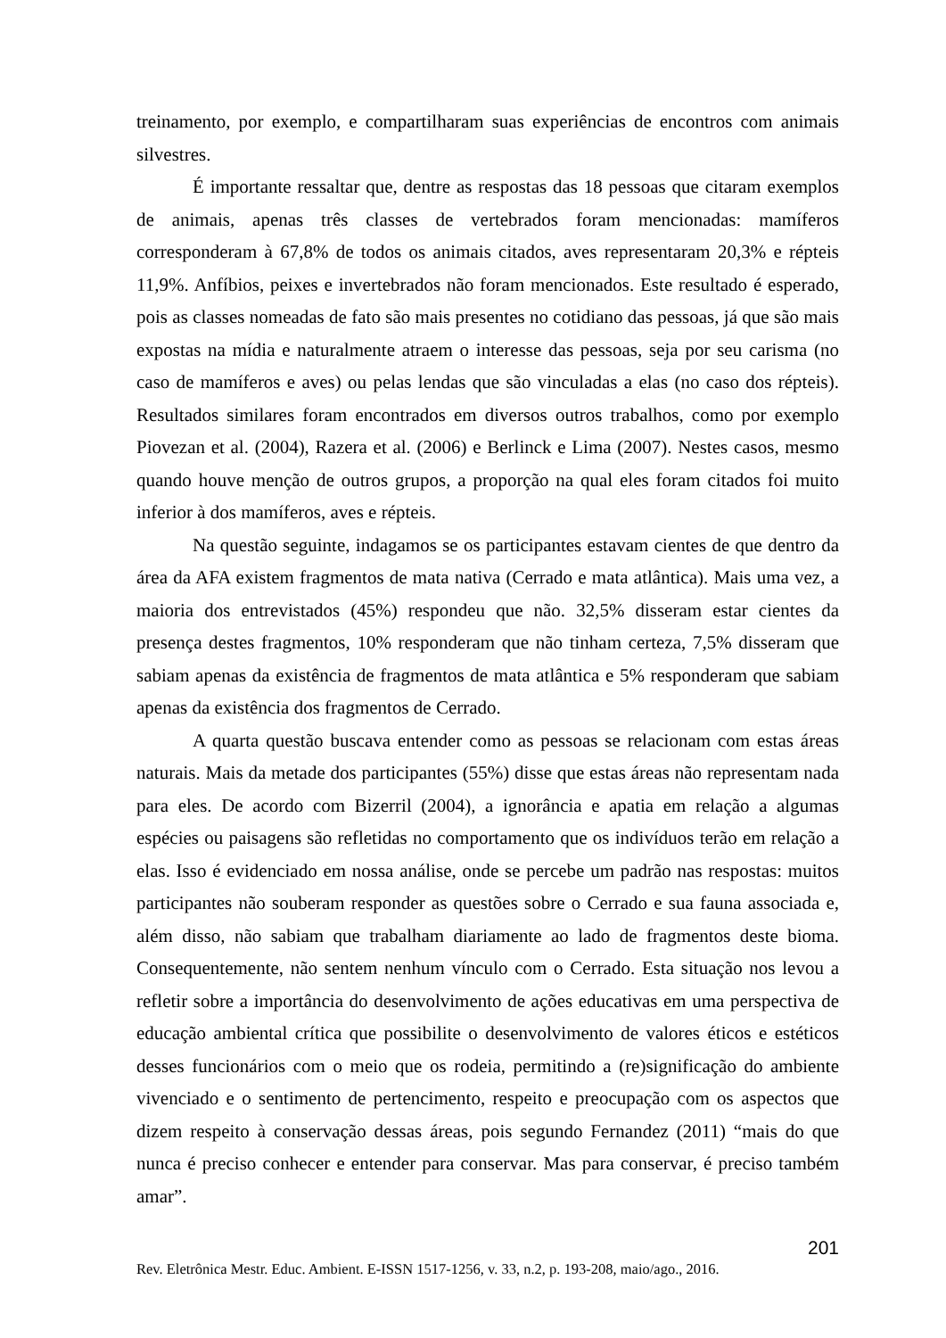treinamento, por exemplo, e compartilharam suas experiências de encontros com animais silvestres.
É importante ressaltar que, dentre as respostas das 18 pessoas que citaram exemplos de animais, apenas três classes de vertebrados foram mencionadas: mamíferos corresponderam à 67,8% de todos os animais citados, aves representaram 20,3% e répteis 11,9%. Anfíbios, peixes e invertebrados não foram mencionados. Este resultado é esperado, pois as classes nomeadas de fato são mais presentes no cotidiano das pessoas, já que são mais expostas na mídia e naturalmente atraem o interesse das pessoas, seja por seu carisma (no caso de mamíferos e aves) ou pelas lendas que são vinculadas a elas (no caso dos répteis). Resultados similares foram encontrados em diversos outros trabalhos, como por exemplo Piovezan et al. (2004), Razera et al. (2006) e Berlinck e Lima (2007). Nestes casos, mesmo quando houve menção de outros grupos, a proporção na qual eles foram citados foi muito inferior à dos mamíferos, aves e répteis.
Na questão seguinte, indagamos se os participantes estavam cientes de que dentro da área da AFA existem fragmentos de mata nativa (Cerrado e mata atlântica). Mais uma vez, a maioria dos entrevistados (45%) respondeu que não. 32,5% disseram estar cientes da presença destes fragmentos, 10% responderam que não tinham certeza, 7,5% disseram que sabiam apenas da existência de fragmentos de mata atlântica e 5% responderam que sabiam apenas da existência dos fragmentos de Cerrado.
A quarta questão buscava entender como as pessoas se relacionam com estas áreas naturais. Mais da metade dos participantes (55%) disse que estas áreas não representam nada para eles. De acordo com Bizerril (2004), a ignorância e apatia em relação a algumas espécies ou paisagens são refletidas no comportamento que os indivíduos terão em relação a elas. Isso é evidenciado em nossa análise, onde se percebe um padrão nas respostas: muitos participantes não souberam responder as questões sobre o Cerrado e sua fauna associada e, além disso, não sabiam que trabalham diariamente ao lado de fragmentos deste bioma. Consequentemente, não sentem nenhum vínculo com o Cerrado. Esta situação nos levou a refletir sobre a importância do desenvolvimento de ações educativas em uma perspectiva de educação ambiental crítica que possibilite o desenvolvimento de valores éticos e estéticos desses funcionários com o meio que os rodeia, permitindo a (re)significação do ambiente vivenciado e o sentimento de pertencimento, respeito e preocupação com os aspectos que dizem respeito à conservação dessas áreas, pois segundo Fernandez (2011) “mais do que nunca é preciso conhecer e entender para conservar. Mas para conservar, é preciso também amar”.
201
Rev. Eletrônica Mestr. Educ. Ambient. E-ISSN 1517-1256, v. 33, n.2, p. 193-208, maio/ago., 2016.